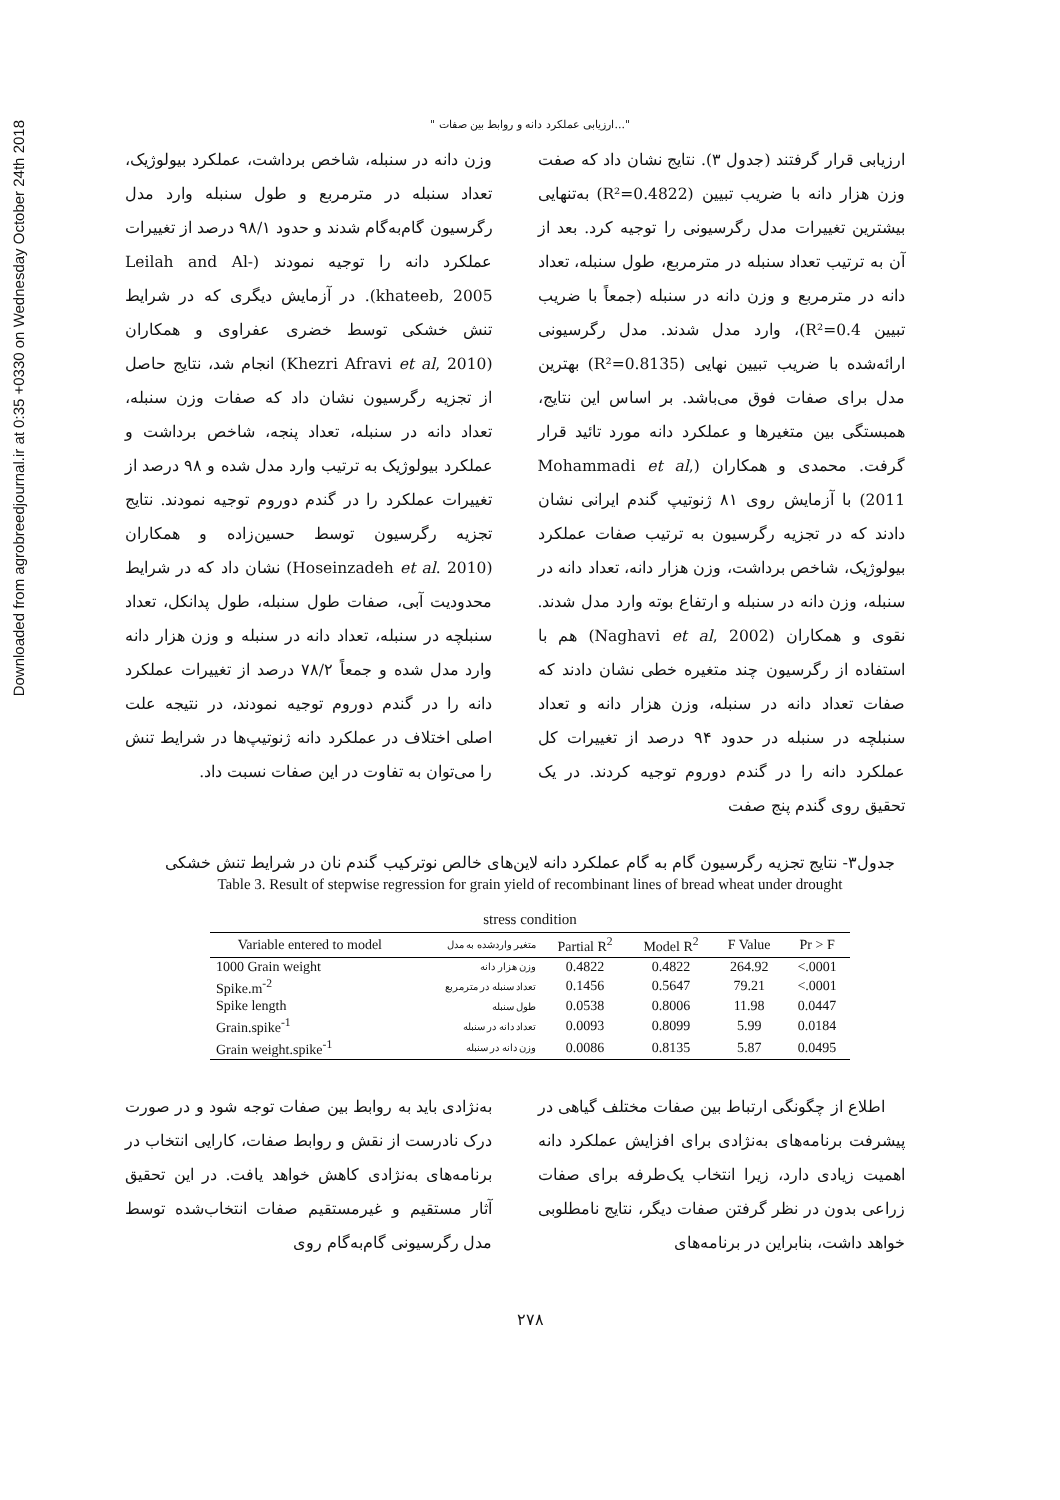Downloaded from agrobreedjournal.ir at 0:35 +0330 on Wednesday October 24th 2018
" ارزیابی عملکرد دانه و روابط بین صفات..."
ارزیابی قرار گرفتند (جدول ۳). نتایج نشان داد که صفت وزن هزار دانه با ضریب تبیین (R²=0.4822) به‌تنهایی بیشترین تغییرات مدل رگرسیونی را توجیه کرد. بعد از آن به ترتیب تعداد سنبله در مترمربع، طول سنبله، تعداد دانه در مترمربع و وزن دانه در سنبله (جمعاً با ضریب تبیین R²=0.4)، وارد مدل شدند. مدل رگرسیونی ارائه‌شده با ضریب تبیین نهایی (R²=0.8135) بهترین مدل برای صفات فوق می‌باشد. بر اساس این نتایج، همبستگی بین متغیرها و عملکرد دانه مورد تائید قرار گرفت. محمدی و همکاران (Mohammadi et al, 2011) با آزمایش روی ۸۱ ژنوتیپ گندم ایرانی نشان دادند که در تجزیه رگرسیون به ترتیب صفات عملکرد بیولوژیک، شاخص برداشت، وزن هزار دانه، تعداد دانه در سنبله، وزن دانه در سنبله و ارتفاع بوته وارد مدل شدند. نقوی و همکاران (Naghavi et al, 2002) هم با استفاده از رگرسیون چند متغیره خطی نشان دادند که صفات تعداد دانه در سنبله، وزن هزار دانه و تعداد سنبلچه در سنبله در حدود ۹۴ درصد از تغییرات کل عملکرد دانه را در گندم دوروم توجیه کردند. در یک تحقیق روی گندم پنج صفت
وزن دانه در سنبله، شاخص برداشت، عملکرد بیولوژیک، تعداد سنبله در مترمربع و طول سنبله وارد مدل رگرسیون گام‌به‌گام شدند و حدود ۹۸/۱ درصد از تغییرات عملکرد دانه را توجیه نمودند (Leilah and Al-khateeb, 2005). در آزمایش دیگری که در شرایط تنش خشکی توسط خضری عفراوی و همکاران (Khezri Afravi et al, 2010) انجام شد، نتایج حاصل از تجزیه رگرسیون نشان داد که صفات وزن سنبله، تعداد دانه در سنبله، تعداد پنجه، شاخص برداشت و عملکرد بیولوژیک به ترتیب وارد مدل شده و ۹۸ درصد از تغییرات عملکرد را در گندم دوروم توجیه نمودند. نتایج تجزیه رگرسیون توسط حسین‌زاده و همکاران (Hoseinzadeh et al. 2010) نشان داد که در شرایط محدودیت آبی، صفات طول سنبله، طول پدانکل، تعداد سنبلچه در سنبله، تعداد دانه در سنبله و وزن هزار دانه وارد مدل شده و جمعاً ۷۸/۲ درصد از تغییرات عملکرد دانه را در گندم دوروم توجیه نمودند، در نتیجه علت اصلی اختلاف در عملکرد دانه ژنوتیپ‌ها در شرایط تنش را می‌توان به تفاوت در این صفات نسبت داد.
جدول۳- نتایج تجزیه رگرسیون گام به گام عملکرد دانه لاین‌های خالص نوترکیب گندم نان در شرایط تنش خشکی
Table 3. Result of stepwise regression for grain yield of recombinant lines of bread wheat under drought
stress condition
| Variable entered to model | متغیر واردشده به مدل | Partial R<sup>2</sup> | Model R<sup>2</sup> | F Value | Pr > F |
| --- | --- | --- | --- | --- | --- |
| 1000 Grain weight | وزن هزار دانه | 0.4822 | 0.4822 | 264.92 | <.0001 |
| Spike.m<sup>-2</sup> | تعداد سنبله در مترمربع | 0.1456 | 0.5647 | 79.21 | <.0001 |
| Spike length | طول سنبله | 0.0538 | 0.8006 | 11.98 | 0.0447 |
| Grain.spike<sup>-1</sup> | تعداد دانه در سنبله | 0.0093 | 0.8099 | 5.99 | 0.0184 |
| Grain weight.spike<sup>-1</sup> | وزن دانه در سنبله | 0.0086 | 0.8135 | 5.87 | 0.0495 |
اطلاع از چگونگی ارتباط بین صفات مختلف گیاهی در پیشرفت برنامه‌های به‌نژادی برای افزایش عملکرد دانه اهمیت زیادی دارد، زیرا انتخاب یک‌طرفه برای صفات زراعی بدون در نظر گرفتن صفات دیگر، نتایج نامطلوبی خواهد داشت، بنابراین در برنامه‌های
به‌نژادی باید به روابط بین صفات توجه شود و در صورت درک نادرست از نقش و روابط صفات، کارایی انتخاب در برنامه‌های به‌نژادی کاهش خواهد یافت. در این تحقیق آثار مستقیم و غیرمستقیم صفات انتخاب‌شده توسط مدل رگرسیونی گام‌به‌گام روی
۲۷۸